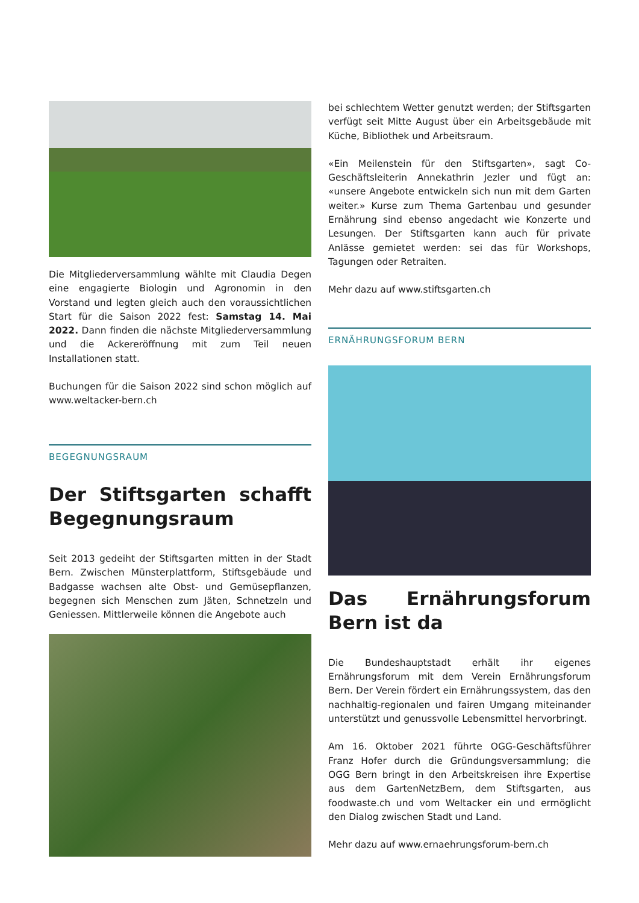Die Mitgliederversammlung wählte mit Claudia Degen eine engagierte Biologin und Agronomin in den Vorstand und legten gleich auch den voraussichtlichen Start für die Saison 2022 fest: Samstag 14. Mai 2022. Dann finden die nächste Mitgliederversammlung und die Ackereröffnung mit zum Teil neuen Installationen statt.
Buchungen für die Saison 2022 sind schon möglich auf www.weltacker-bern.ch
BEGEGNUNGSRAUM
Der Stiftsgarten schafft Begegnungsraum
Seit 2013 gedeiht der Stiftsgarten mitten in der Stadt Bern. Zwischen Münsterplattform, Stiftsgebäude und Badgasse wachsen alte Obst- und Gemüsepflanzen, begegnen sich Menschen zum Jäten, Schnetzeln und Geniessen. Mittlerweile können die Angebote auch
bei schlechtem Wetter genutzt werden; der Stiftsgarten verfügt seit Mitte August über ein Arbeitsgebäude mit Küche, Bibliothek und Arbeitsraum.
«Ein Meilenstein für den Stiftsgarten», sagt Co-Geschäftsleiterin Annekathrin Jezler und fügt an: «unsere Angebote entwickeln sich nun mit dem Garten weiter.» Kurse zum Thema Gartenbau und gesunder Ernährung sind ebenso angedacht wie Konzerte und Lesungen. Der Stiftsgarten kann auch für private Anlässe gemietet werden: sei das für Workshops, Tagungen oder Retraiten.
Mehr dazu auf www.stiftsgarten.ch
ERNÄHRUNGSFORUM BERN
Das Ernährungsforum Bern ist da
Die Bundeshauptstadt erhält ihr eigenes Ernährungsforum mit dem Verein Ernährungsforum Bern. Der Verein fördert ein Ernährungssystem, das den nachhaltig-regionalen und fairen Umgang miteinander unterstützt und genussvolle Lebensmittel hervorbringt.
Am 16. Oktober 2021 führte OGG-Geschäftsführer Franz Hofer durch die Gründungsversammlung; die OGG Bern bringt in den Arbeitskreisen ihre Expertise aus dem GartenNetzBern, dem Stiftsgarten, aus foodwaste.ch und vom Weltacker ein und ermöglicht den Dialog zwischen Stadt und Land.
Mehr dazu auf www.ernaehrungsforum-bern.ch